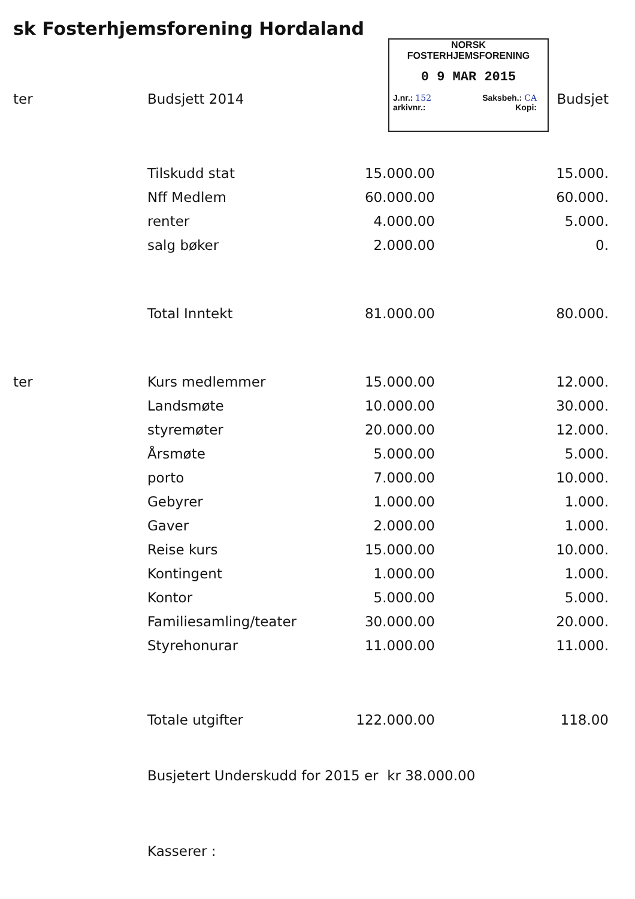sk Fosterhjemsforening Hordaland
NORSK
FOSTERHJEMSFORENING
0 9 MAR 2015
J.nr.: 152 Saksbeh.: CA
arkivnr.: Kopi:
| ter | Budsjett 2014 | | Budsjet |
| --- | --- | --- | --- |
| | Tilskudd stat | 15.000.00 | 15.000. |
| | Nff Medlem | 60.000.00 | 60.000. |
| | renter | 4.000.00 | 5.000. |
| | salg bøker | 2.000.00 | 0. |
| | Total Inntekt | 81.000.00 | 80.000. |
| ter | Kurs medlemmer | 15.000.00 | 12.000. |
| | Landsmøte | 10.000.00 | 30.000. |
| | styremøter | 20.000.00 | 12.000. |
| | Årsmøte | 5.000.00 | 5.000. |
| | porto | 7.000.00 | 10.000. |
| | Gebyrer | 1.000.00 | 1.000. |
| | Gaver | 2.000.00 | 1.000. |
| | Reise kurs | 15.000.00 | 10.000. |
| | Kontingent | 1.000.00 | 1.000. |
| | Kontor | 5.000.00 | 5.000. |
| | Familiesamling/teater | 30.000.00 | 20.000. |
| | Styrehonurar | 11.000.00 | 11.000. |
| | Totale utgifter | 122.000.00 | 118.00 |
Busjetert Underskudd for 2015 er kr 38.000.00
Kasserer :